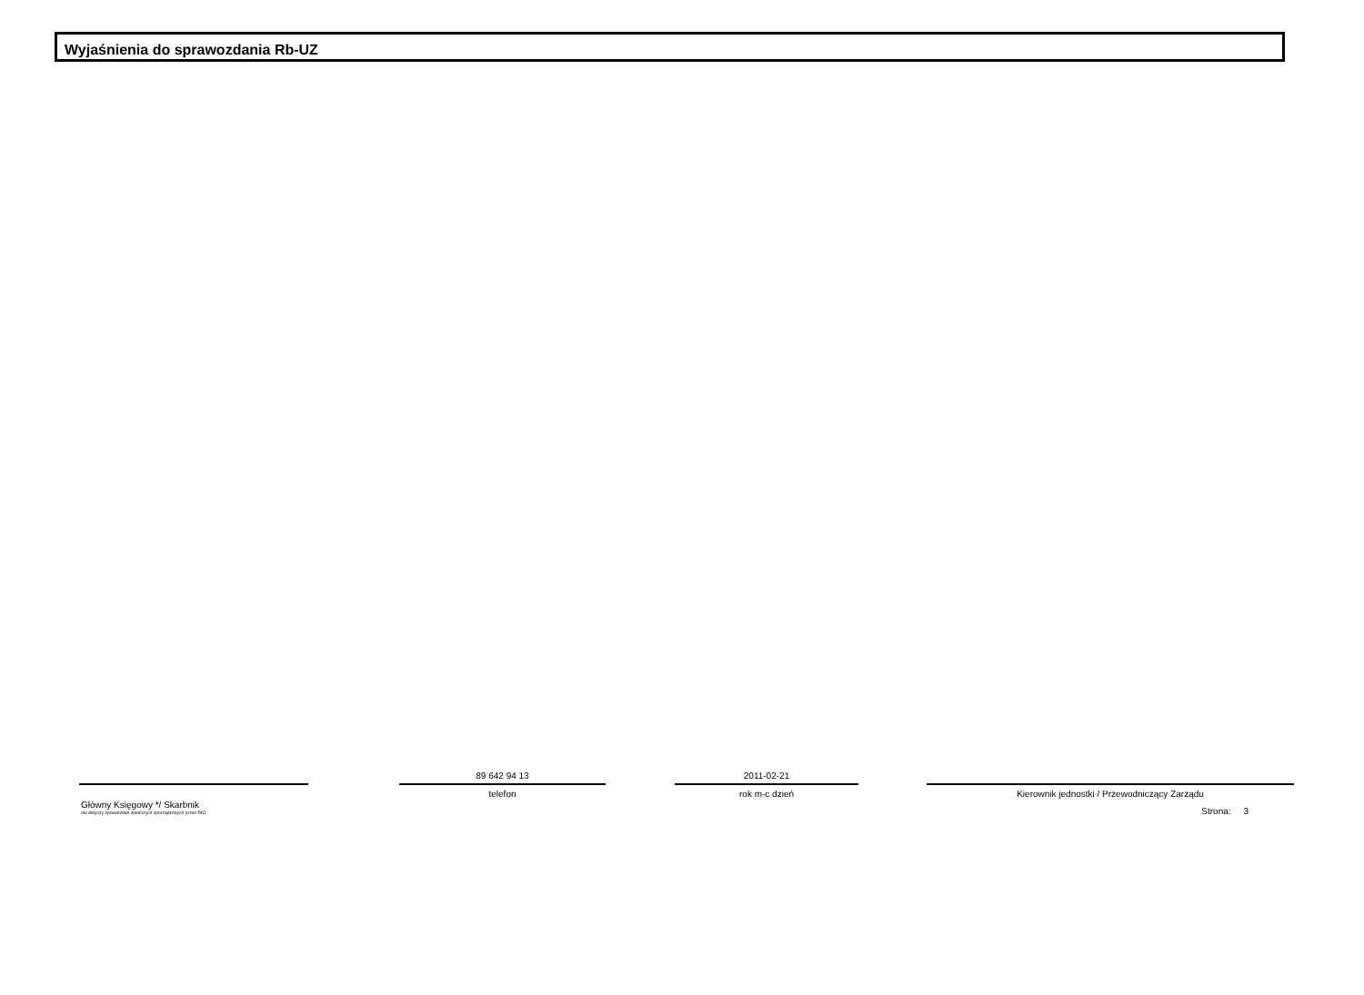Wyjaśnienia do sprawozdania Rb-UZ
Główny Księgowy */ Skarbnik
nie dotyczy sprawozdań zbiorczych sporządzonych przez RIO
89 642 94 13
telefon
2011-02-21
rok m-c dzień
Kierownik jednostki / Przewodniczący Zarządu
Strona: 3